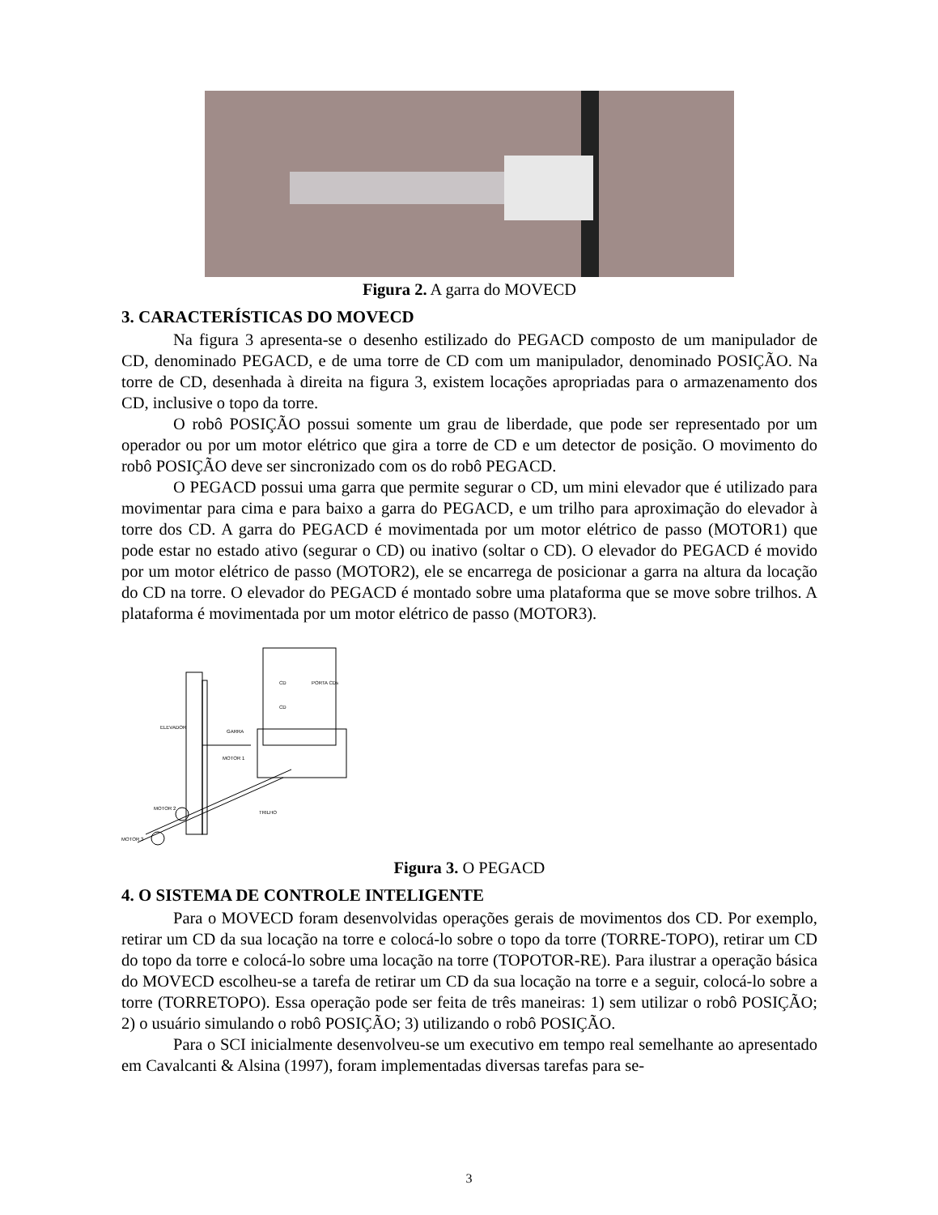Figura 2. A garra do MOVECD
3. CARACTERÍSTICAS DO MOVECD
Na figura 3 apresenta-se o desenho estilizado do PEGACD composto de um manipulador de CD, denominado PEGACD, e de uma torre de CD com um manipulador, denominado POSIÇÃO. Na torre de CD, desenhada à direita na figura 3, existem locações apropriadas para o armazenamento dos CD, inclusive o topo da torre.
O robô POSIÇÃO possui somente um grau de liberdade, que pode ser representado por um operador ou por um motor elétrico que gira a torre de CD e um detector de posição. O movimento do robô POSIÇÃO deve ser sincronizado com os do robô PEGACD.
O PEGACD possui uma garra que permite segurar o CD, um mini elevador que é utilizado para movimentar para cima e para baixo a garra do PEGACD, e um trilho para aproximação do elevador à torre dos CD. A garra do PEGACD é movimentada por um motor elétrico de passo (MOTOR1) que pode estar no estado ativo (segurar o CD) ou inativo (soltar o CD). O elevador do PEGACD é movido por um motor elétrico de passo (MOTOR2), ele se encarrega de posicionar a garra na altura da locação do CD na torre. O elevador do PEGACD é montado sobre uma plataforma que se move sobre trilhos. A plataforma é movimentada por um motor elétrico de passo (MOTOR3).
ELEVADOR
GARRA
CD
PORTA CDs
CD
MOTOR 1
MOTOR 2
TRILHO
MOTOR 3
Figura 3. O PEGACD
4. O SISTEMA DE CONTROLE INTELIGENTE
Para o MOVECD foram desenvolvidas operações gerais de movimentos dos CD. Por exemplo, retirar um CD da sua locação na torre e colocá-lo sobre o topo da torre (TORRE-TOPO), retirar um CD do topo da torre e colocá-lo sobre uma locação na torre (TOPOTOR-RE). Para ilustrar a operação básica do MOVECD escolheu-se a tarefa de retirar um CD da sua locação na torre e a seguir, colocá-lo sobre a torre (TORRETOPO). Essa operação pode ser feita de três maneiras: 1) sem utilizar o robô POSIÇÃO; 2) o usuário simulando o robô POSIÇÃO; 3) utilizando o robô POSIÇÃO.
Para o SCI inicialmente desenvolveu-se um executivo em tempo real semelhante ao apresentado em Cavalcanti & Alsina (1997), foram implementadas diversas tarefas para se-
3